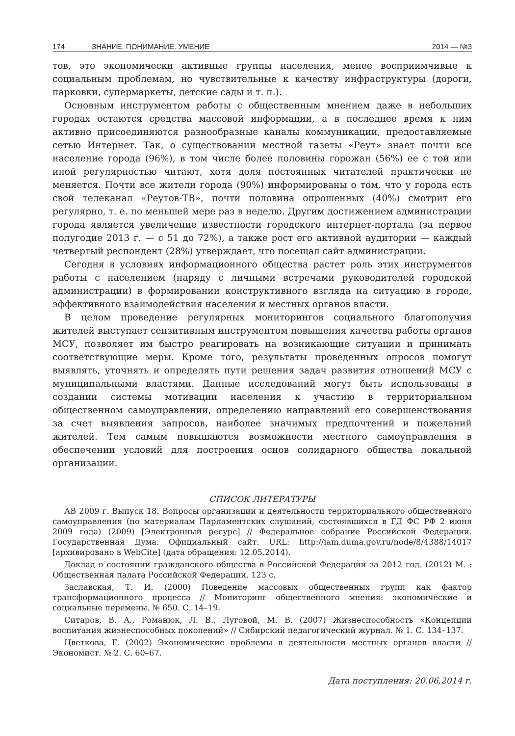174 ЗНАНИЕ. ПОНИМАНИЕ. УМЕНИЕ 2014 — №3
тов, это экономически активные группы населения, менее восприимчивые к социальным проблемам, но чувствительные к качеству инфраструктуры (дороги, парковки, супермаркеты, детские сады и т. п.).
Основным инструментом работы с общественным мнением даже в небольших городах остаются средства массовой информации, а в последнее время к ним активно присоединяются разнообразные каналы коммуникации, предоставляемые сетью Интернет. Так, о существовании местной газеты «Реут» знает почти все население города (96%), в том числе более половины горожан (56%) ее с той или иной регулярностью читают, хотя доля постоянных читателей практически не меняется. Почти все жители города (90%) информированы о том, что у города есть свой телеканал «Реутов-ТВ», почти половина опрошенных (40%) смотрит его регулярно, т. е. по меньшей мере раз в неделю. Другим достижением администрации города является увеличение известности городского интернет-портала (за первое полугодие 2013 г. — с 51 до 72%), а также рост его активной аудитории — каждый четвертый респондент (28%) утверждает, что посещал сайт администрации.
Сегодня в условиях информационного общества растет роль этих инструментов работы с населением (наряду с личными встречами руководителей городской администрации) в формировании конструктивного взгляда на ситуацию в городе, эффективного взаимодействия населения и местных органов власти.
В целом проведение регулярных мониторингов социального благополучия жителей выступает сензитивным инструментом повышения качества работы органов МСУ, позволяет им быстро реагировать на возникающие ситуации и принимать соответствующие меры. Кроме того, результаты проведенных опросов помогут выявлять, уточнять и определять пути решения задач развития отношений МСУ с муниципальными властями. Данные исследований могут быть использованы в создании системы мотивации населения к участию в территориальном общественном самоуправлении, определению направлений его совершенствования за счет выявления запросов, наиболее значимых предпочтений и пожеланий жителей. Тем самым повышаются возможности местного самоуправления в обеспечении условий для построения основ солидарного общества локальной организации.
СПИСОК ЛИТЕРАТУРЫ
АВ 2009 г. Выпуск 18. Вопросы организации и деятельности территориального общественного самоуправления (по материалам Парламентских слушаний, состоявшихся в ГД ФС РФ 2 июня 2009 года) (2009) [Электронный ресурс] // Федеральное собрание Российской Федерации. Государственная Дума. Официальный сайт. URL: http://iam.duma.gov.ru/node/8/4388/14017 [архивировано в WebCite] (дата обращения: 12.05.2014).
Доклад о состоянии гражданского общества в Российской Федерации за 2012 год. (2012) М. : Общественная палата Российской Федерации. 123 с.
Заславская, Т. И. (2000) Поведение массовых общественных групп как фактор трансформационного процесса // Мониторинг общественного мнения: экономические и социальные перемены. № 650. С. 14–19.
Ситаров, В. А., Романюк, Л. В., Луговой, М. В. (2007) Жизнеспособность «Концепции воспитания жизнеспособных поколений» // Сибирский педагогический журнал. № 1. С. 134–137.
Цветкова, Г. (2002) Экономические проблемы в деятельности местных органов власти // Экономист. № 2. С. 60–67.
Дата поступления: 20.06.2014 г.